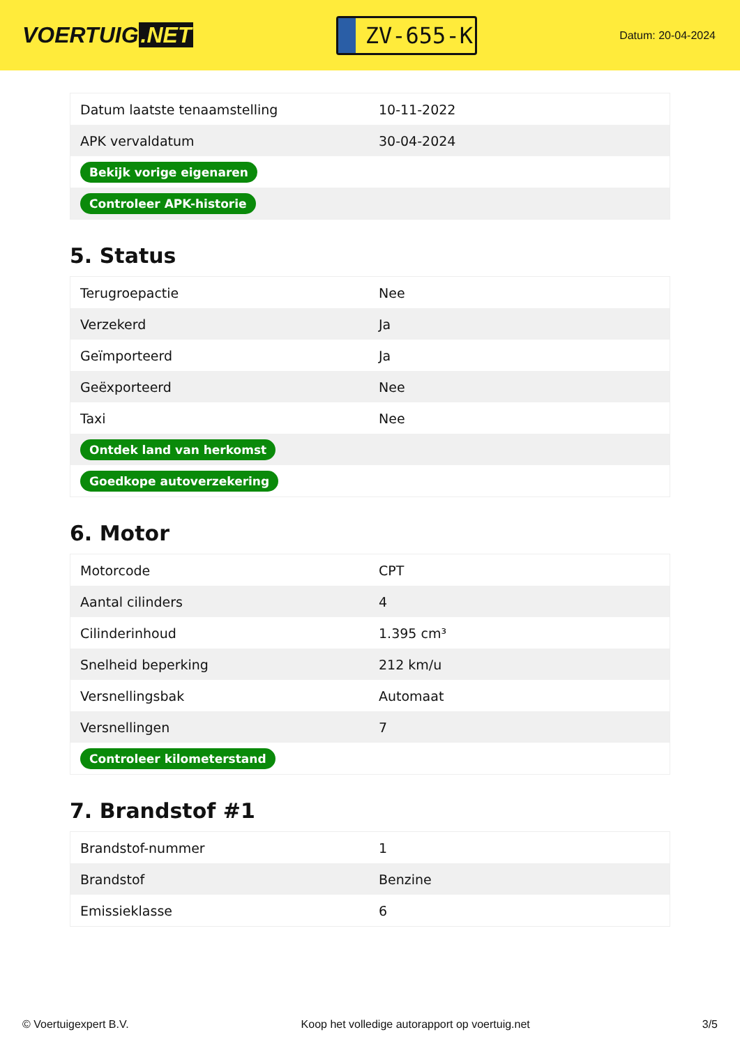VOERTUIG.NET
ZV-655-K
Datum: 20-04-2024
| Datum laatste tenaamstelling | 10-11-2022 |
| APK vervaldatum | 30-04-2024 |
| Bekijk vorige eigenaren | |
| Controleer APK-historie | |
5. Status
| Terugroepactie | Nee |
| Verzekerd | Ja |
| Geïmporteerd | Ja |
| Geëxporteerd | Nee |
| Taxi | Nee |
| Ontdek land van herkomst | |
| Goedkope autoverzekering | |
6. Motor
| Motorcode | CPT |
| Aantal cilinders | 4 |
| Cilinderinhoud | 1.395 cm³ |
| Snelheid beperking | 212 km/u |
| Versnellingsbak | Automaat |
| Versnellingen | 7 |
| Controleer kilometerstand | |
7. Brandstof #1
| Brandstof-nummer | 1 |
| Brandstof | Benzine |
| Emissieklasse | 6 |
© Voertuigexpert B.V. Koop het volledige autorapport op voertuig.net 3/5